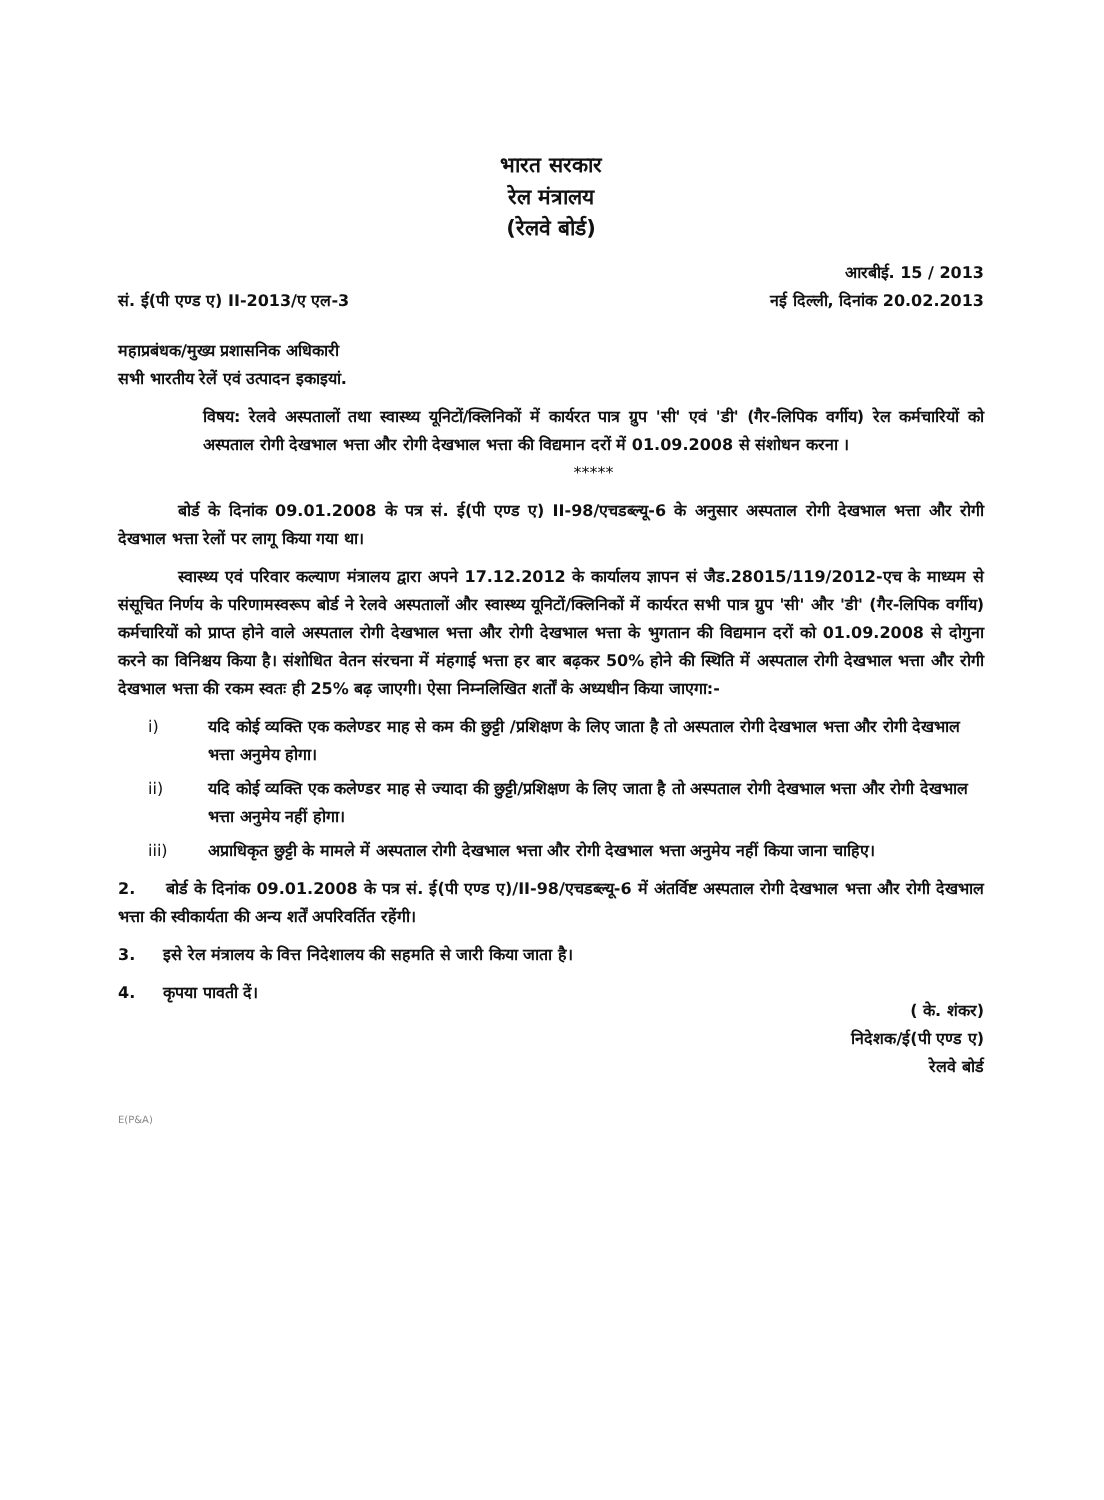भारत सरकार
रेल मंत्रालय
(रेलवे बोर्ड)
सं. ई(पी एण्ड ए) II-2013/ए एल-3
आरबीई. 15 / 2013
नई दिल्ली, दिनांक 20.02.2013
महाप्रबंधक/मुख्य प्रशासनिक अधिकारी
सभी भारतीय रेलें एवं उत्पादन इकाइयां.
विषय: रेलवे अस्पतालों तथा स्वास्थ्य यूनिटों/क्लिनिकों में कार्यरत पात्र ग्रुप 'सी' एवं 'डी' (गैर-लिपिक वर्गीय) रेल कर्मचारियों को अस्पताल रोगी देखभाल भत्ता और रोगी देखभाल भत्ता की विद्यमान दरों में 01.09.2008 से संशोधन करना ।
*****
बोर्ड के दिनांक 09.01.2008 के पत्र सं. ई(पी एण्ड ए) II-98/एचडब्ल्यू-6 के अनुसार अस्पताल रोगी देखभाल भत्ता और रोगी देखभाल भत्ता रेलों पर लागू किया गया था।
स्वास्थ्य एवं परिवार कल्याण मंत्रालय द्वारा अपने 17.12.2012 के कार्यालय ज्ञापन सं जैड.28015/119/2012-एच के माध्यम से संसूचित निर्णय के परिणामस्वरूप बोर्ड ने रेलवे अस्पतालों और स्वास्थ्य यूनिटों/क्लिनिकों में कार्यरत सभी पात्र ग्रुप 'सी' और 'डी' (गैर-लिपिक वर्गीय) कर्मचारियों को प्राप्त होने वाले अस्पताल रोगी देखभाल भत्ता और रोगी देखभाल भत्ता के भुगतान की विद्यमान दरों को 01.09.2008 से दोगुना करने का विनिश्चय किया है। संशोधित वेतन संरचना में मंहगाई भत्ता हर बार बढ़कर 50% होने की स्थिति में अस्पताल रोगी देखभाल भत्ता और रोगी देखभाल भत्ता की रकम स्वतः ही 25% बढ़ जाएगी। ऐसा निम्नलिखित शर्तों के अध्यधीन किया जाएगा:-
i) यदि कोई व्यक्ति एक कलेण्डर माह से कम की छुट्टी /प्रशिक्षण के लिए जाता है तो अस्पताल रोगी देखभाल भत्ता और रोगी देखभाल भत्ता अनुमेय होगा।
ii) यदि कोई व्यक्ति एक कलेण्डर माह से ज्यादा की छुट्टी/प्रशिक्षण के लिए जाता है तो अस्पताल रोगी देखभाल भत्ता और रोगी देखभाल भत्ता अनुमेय नहीं होगा।
iii) अप्राधिकृत छुट्टी के मामले में अस्पताल रोगी देखभाल भत्ता और रोगी देखभाल भत्ता अनुमेय नहीं किया जाना चाहिए।
2. बोर्ड के दिनांक 09.01.2008 के पत्र सं. ई(पी एण्ड ए)/II-98/एचडब्ल्यू-6 में अंतर्विष्ट अस्पताल रोगी देखभाल भत्ता और रोगी देखभाल भत्ता की स्वीकार्यता की अन्य शर्तें अपरिवर्तित रहेंगी।
3. इसे रेल मंत्रालय के वित्त निदेशालय की सहमति से जारी किया जाता है।
4. कृपया पावती दें।
( के. शंकर)
निदेशक/ई(पी एण्ड ए)
रेलवे बोर्ड
E(P&A)